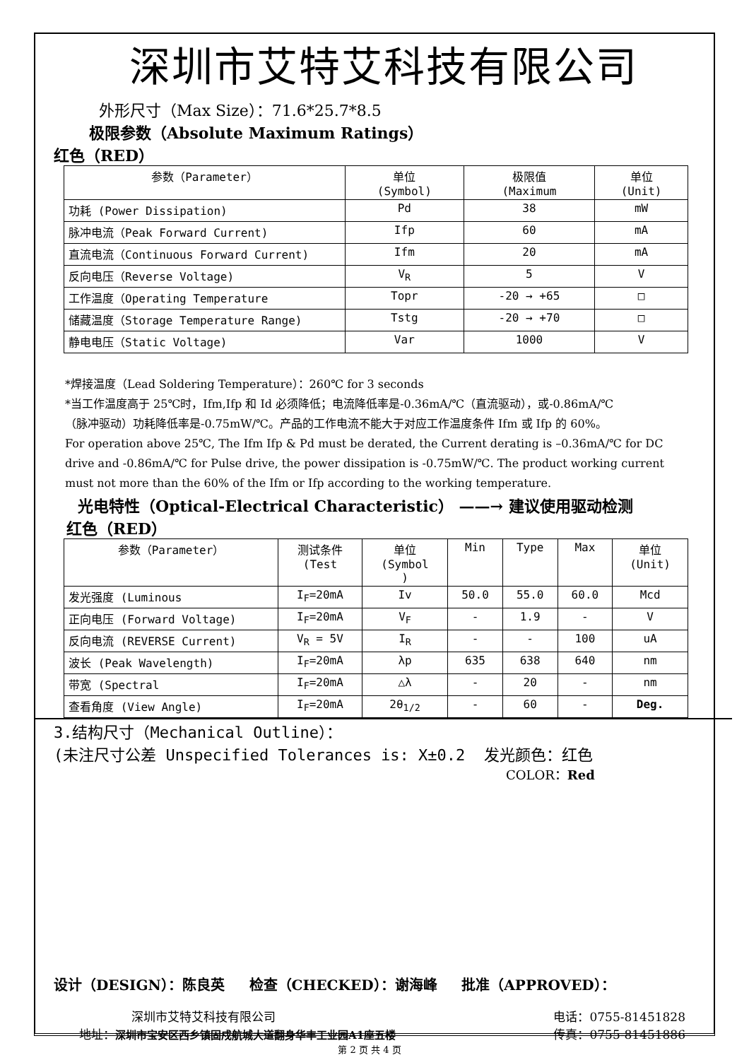深圳市艾特艾科技有限公司
外形尺寸（Max Size）：71.6*25.7*8.5
极限参数（Absolute Maximum Ratings）
红色（RED）
| 参数（Parameter） | 单位 (Symbol) | 极限值 (Maximum | 单位 (Unit) |
| --- | --- | --- | --- |
| 功耗 (Power Dissipation) | Pd | 38 | mW |
| 脉冲电流（Peak Forward Current) | Ifp | 60 | mA |
| 直流电流（Continuous Forward Current) | Ifm | 20 | mA |
| 反向电压（Reverse Voltage) | V<sub>R</sub> | 5 | V |
| 工作温度（Operating Temperature | Topr | -20 → +65 | □ |
| 储藏温度（Storage Temperature Range) | Tstg | -20 → +70 | □ |
| 静电电压（Static Voltage) | Var | 1000 | V |
*焊接温度（Lead Soldering Temperature）：260℃ for 3 seconds
*当工作温度高于 25℃时，Ifm,Ifp 和 Id 必须降低；电流降低率是-0.36mA/℃（直流驱动），或-0.86mA/℃
（脉冲驱动）功耗降低率是-0.75mW/℃。产品的工作电流不能大于对应工作温度条件 Ifm 或 Ifp 的 60%。
For operation above 25℃, The Ifm Ifp & Pd must be derated, the Current derating is –0.36mA/℃ for DC
drive and -0.86mA/℃ for Pulse drive, the power dissipation is -0.75mW/℃. The product working current
must not more than the 60% of the Ifm or Ifp according to the working temperature.
光电特性（Optical-Electrical Characteristic） ——→ 建议使用驱动检测
红色（RED）
| 参数（Parameter） | 测试条件 (Test | 单位 (Symbol ) | Min | Type | Max | 单位 (Unit) |
| --- | --- | --- | --- | --- | --- | --- |
| 发光强度 (Luminous | I<sub>F</sub>=20mA | Iv | 50.0 | 55.0 | 60.0 | Mcd |
| 正向电压 (Forward Voltage) | I<sub>F</sub>=20mA | V<sub>F</sub> | - | 1.9 | - | V |
| 反向电流 (REVERSE Current) | V<sub>R</sub> = 5V | I<sub>R</sub> | - | - | 100 | uA |
| 波长 (Peak Wavelength) | I<sub>F</sub>=20mA | λp | 635 | 638 | 640 | nm |
| 带宽 (Spectral | I<sub>F</sub>=20mA | △λ | - | 20 | - | nm |
| 查看角度 (View Angle) | I<sub>F</sub>=20mA | 2θ<sub>1/2</sub> | - | 60 | - | Deg. |
3.结构尺寸（Mechanical Outline）：
(未注尺寸公差 Unspecified Tolerances is: X±0.2 发光颜色：红色
COLOR：Red
设计（DESIGN）：陈良英 检查（CHECKED）：谢海峰 批准（APPROVED）：
深圳市艾特艾科技有限公司
地址：深圳市宝安区西乡镇固戍航城大道翻身华丰工业园A1座五楼
电话：0755-81451828
传真：0755-81451886
第 2 页 共 4 页